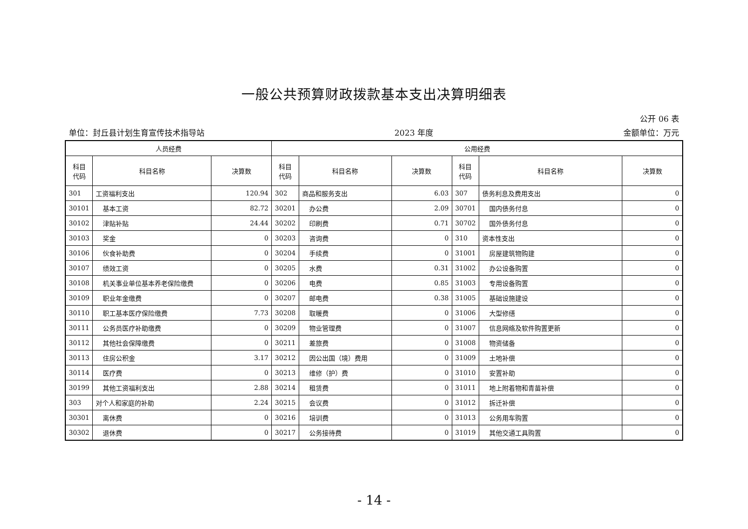一般公共预算财政拨款基本支出决算明细表
公开 06 表
单位：封丘县计划生育宣传技术指导站 2023 年度 金额单位：万元
| 人员经费 | | | 公用经费 | | | | | |
| --- | --- | --- | --- | --- | --- | --- | --- | --- |
| 科目 代码 | 科目名称 | 决算数 | 科目 代码 | 科目名称 | 决算数 | 科目 代码 | 科目名称 | 决算数 |
| 301 | 工资福利支出 | 120.94 | 302 | 商品和服务支出 | 6.03 | 307 | 债务利息及费用支出 | 0 |
| 30101 | 基本工资 | 82.72 | 30201 | 办公费 | 2.09 | 30701 | 国内债务付息 | 0 |
| 30102 | 津贴补贴 | 24.44 | 30202 | 印刷费 | 0.71 | 30702 | 国外债务付息 | 0 |
| 30103 | 奖金 | 0 | 30203 | 咨询费 | 0 | 310 | 资本性支出 | 0 |
| 30106 | 伙食补助费 | 0 | 30204 | 手续费 | 0 | 31001 | 房屋建筑物购建 | 0 |
| 30107 | 绩效工资 | 0 | 30205 | 水费 | 0.31 | 31002 | 办公设备购置 | 0 |
| 30108 | 机关事业单位基本养老保险缴费 | 0 | 30206 | 电费 | 0.85 | 31003 | 专用设备购置 | 0 |
| 30109 | 职业年金缴费 | 0 | 30207 | 邮电费 | 0.38 | 31005 | 基础设施建设 | 0 |
| 30110 | 职工基本医疗保险缴费 | 7.73 | 30208 | 取暖费 | 0 | 31006 | 大型修缮 | 0 |
| 30111 | 公务员医疗补助缴费 | 0 | 30209 | 物业管理费 | 0 | 31007 | 信息网络及软件购置更新 | 0 |
| 30112 | 其他社会保障缴费 | 0 | 30211 | 差旅费 | 0 | 31008 | 物资储备 | 0 |
| 30113 | 住房公积金 | 3.17 | 30212 | 因公出国（境）费用 | 0 | 31009 | 土地补偿 | 0 |
| 30114 | 医疗费 | 0 | 30213 | 维修（护）费 | 0 | 31010 | 安置补助 | 0 |
| 30199 | 其他工资福利支出 | 2.88 | 30214 | 租赁费 | 0 | 31011 | 地上附着物和青苗补偿 | 0 |
| 303 | 对个人和家庭的补助 | 2.24 | 30215 | 会议费 | 0 | 31012 | 拆迁补偿 | 0 |
| 30301 | 离休费 | 0 | 30216 | 培训费 | 0 | 31013 | 公务用车购置 | 0 |
| 30302 | 退休费 | 0 | 30217 | 公务接待费 | 0 | 31019 | 其他交通工具购置 | 0 |
- 14 -